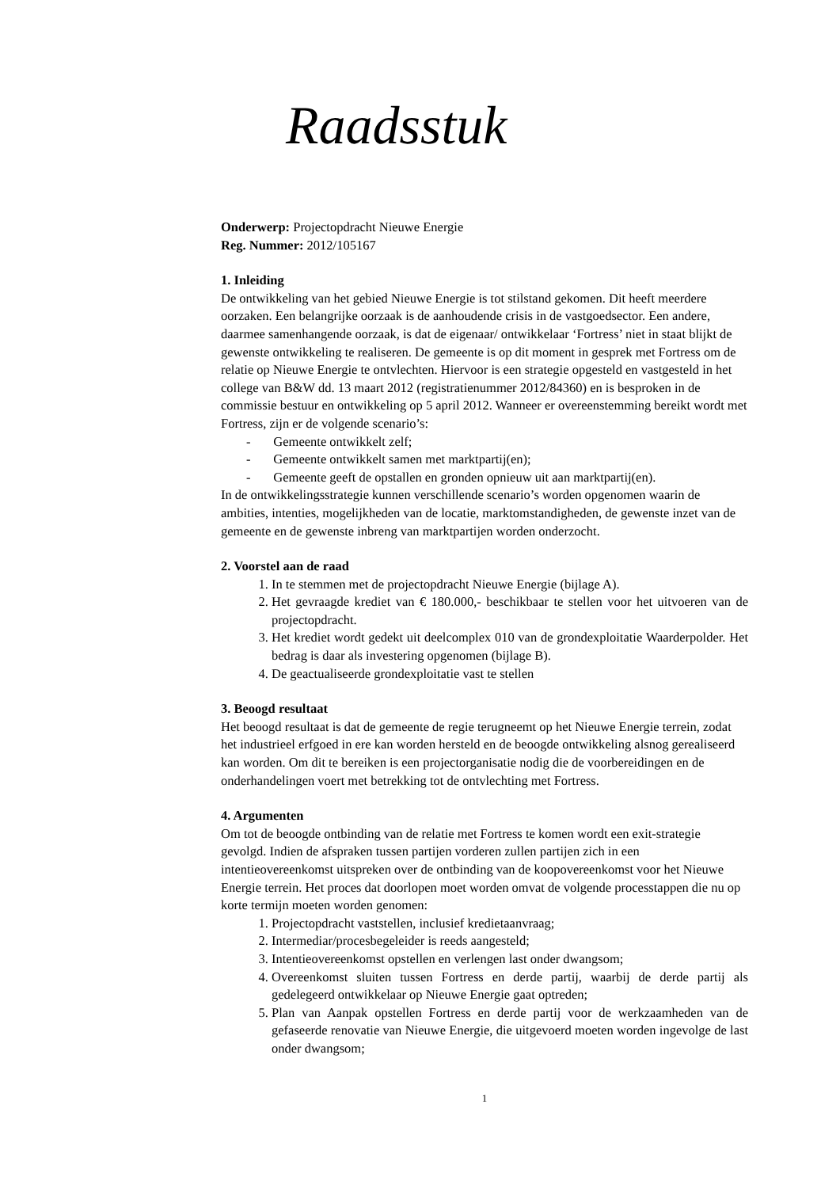Raadsstuk
Onderwerp: Projectopdracht Nieuwe Energie
Reg. Nummer: 2012/105167
1. Inleiding
De ontwikkeling van het gebied Nieuwe Energie is tot stilstand gekomen. Dit heeft meerdere oorzaken. Een belangrijke oorzaak is de aanhoudende crisis in de vastgoedsector. Een andere, daarmee samenhangende oorzaak, is dat de eigenaar/ ontwikkelaar ‘Fortress’ niet in staat blijkt de gewenste ontwikkeling te realiseren. De gemeente is op dit moment in gesprek met Fortress om de relatie op Nieuwe Energie te ontvlechten. Hiervoor is een strategie opgesteld en vastgesteld in het college van B&W dd. 13 maart 2012 (registratienummer 2012/84360) en is besproken in de commissie bestuur en ontwikkeling op 5 april 2012. Wanneer er overeenstemming bereikt wordt met Fortress, zijn er de volgende scenario’s:
- Gemeente ontwikkelt zelf;
- Gemeente ontwikkelt samen met marktpartij(en);
- Gemeente geeft de opstallen en gronden opnieuw uit aan marktpartij(en).
In de ontwikkelingsstrategie kunnen verschillende scenario’s worden opgenomen waarin de ambities, intenties, mogelijkheden van de locatie, marktomstandigheden, de gewenste inzet van de gemeente en de gewenste inbreng van marktpartijen worden onderzocht.
2. Voorstel aan de raad
1. In te stemmen met de projectopdracht Nieuwe Energie (bijlage A).
2. Het gevraagde krediet van € 180.000,- beschikbaar te stellen voor het uitvoeren van de projectopdracht.
3. Het krediet wordt gedekt uit deelcomplex 010 van de grondexploitatie Waarderpolder. Het bedrag is daar als investering opgenomen (bijlage B).
4. De geactualiseerde grondexploitatie vast te stellen
3. Beoogd resultaat
Het beoogd resultaat is dat de gemeente de regie terugneemt op het Nieuwe Energie terrein, zodat het industrieel erfgoed in ere kan worden hersteld en de beoogde ontwikkeling alsnog gerealiseerd kan worden. Om dit te bereiken is een projectorganisatie nodig die de voorbereidingen en de onderhandelingen voert met betrekking tot de ontvlechting met Fortress.
4. Argumenten
Om tot de beoogde ontbinding van de relatie met Fortress te komen wordt een exit-strategie gevolgd. Indien de afspraken tussen partijen vorderen zullen partijen zich in een intentieovereenkomst uitspreken over de ontbinding van de koopovereenkomst voor het Nieuwe Energie terrein. Het proces dat doorlopen moet worden omvat de volgende processtappen die nu op korte termijn moeten worden genomen:
1. Projectopdracht vaststellen, inclusief kredietaanvraag;
2. Intermediar/procesbegeleider is reeds aangesteld;
3. Intentieovereenkomst opstellen en verlengen last onder dwangsom;
4. Overeenkomst sluiten tussen Fortress en derde partij, waarbij de derde partij als gedelegeerd ontwikkelaar op Nieuwe Energie gaat optreden;
5. Plan van Aanpak opstellen Fortress en derde partij voor de werkzaamheden van de gefaseerde renovatie van Nieuwe Energie, die uitgevoerd moeten worden ingevolge de last onder dwangsom;
1